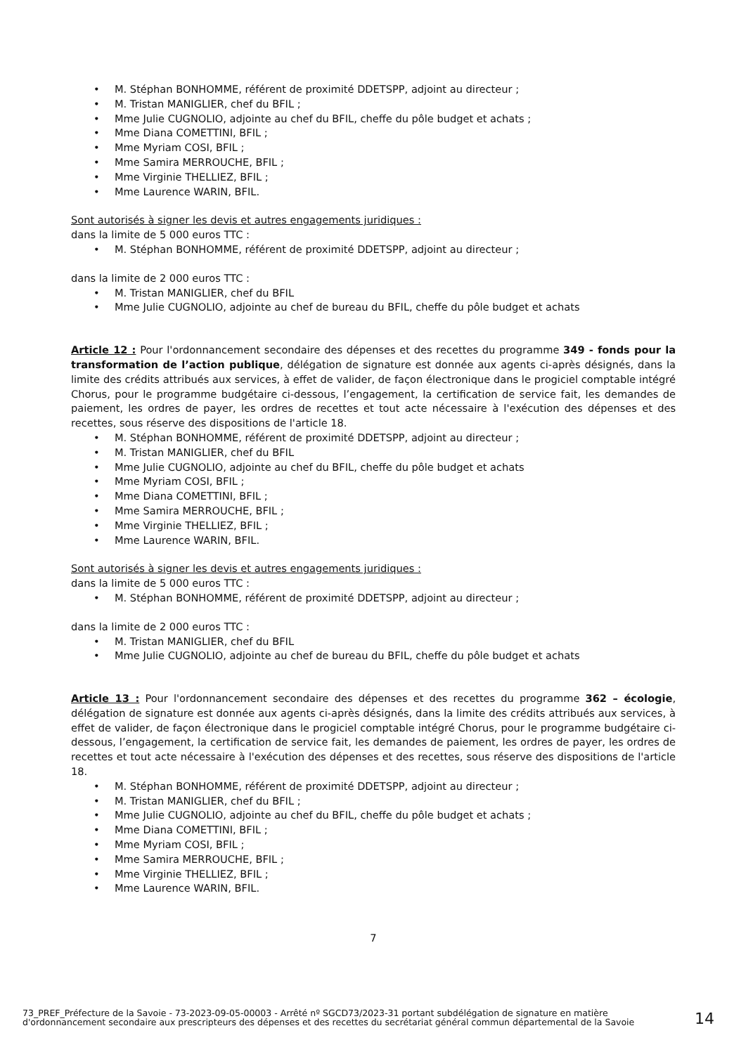• M. Stéphan BONHOMME, référent de proximité DDETSPP, adjoint au directeur ;
• M. Tristan MANIGLIER, chef du BFIL ;
• Mme Julie CUGNOLIO, adjointe au chef du BFIL, cheffe du pôle budget et achats ;
• Mme Diana COMETTINI, BFIL ;
• Mme Myriam COSI, BFIL ;
• Mme Samira MERROUCHE, BFIL ;
• Mme Virginie THELLIEZ, BFIL ;
• Mme Laurence WARIN, BFIL.
Sont autorisés à signer les devis et autres engagements juridiques :
dans la limite de 5 000 euros TTC :
• M. Stéphan BONHOMME, référent de proximité DDETSPP, adjoint au directeur ;
dans la limite de 2 000 euros TTC :
• M. Tristan MANIGLIER, chef du BFIL
• Mme Julie CUGNOLIO, adjointe au chef de bureau du BFIL, cheffe du pôle budget et achats
Article 12 : Pour l'ordonnancement secondaire des dépenses et des recettes du programme 349 - fonds pour la transformation de l’action publique, délégation de signature est donnée aux agents ci-après désignés, dans la limite des crédits attribués aux services, à effet de valider, de façon électronique dans le progiciel comptable intégré Chorus, pour le programme budgétaire ci-dessous, l’engagement, la certification de service fait, les demandes de paiement, les ordres de payer, les ordres de recettes et tout acte nécessaire à l'exécution des dépenses et des recettes, sous réserve des dispositions de l'article 18.
• M. Stéphan BONHOMME, référent de proximité DDETSPP, adjoint au directeur ;
• M. Tristan MANIGLIER, chef du BFIL
• Mme Julie CUGNOLIO, adjointe au chef du BFIL, cheffe du pôle budget et achats
• Mme Myriam COSI, BFIL ;
• Mme Diana COMETTINI, BFIL ;
• Mme Samira MERROUCHE, BFIL ;
• Mme Virginie THELLIEZ, BFIL ;
• Mme Laurence WARIN, BFIL.
Sont autorisés à signer les devis et autres engagements juridiques :
dans la limite de 5 000 euros TTC :
• M. Stéphan BONHOMME, référent de proximité DDETSPP, adjoint au directeur ;
dans la limite de 2 000 euros TTC :
• M. Tristan MANIGLIER, chef du BFIL
• Mme Julie CUGNOLIO, adjointe au chef de bureau du BFIL, cheffe du pôle budget et achats
Article 13 : Pour l'ordonnancement secondaire des dépenses et des recettes du programme 362 – écologie, délégation de signature est donnée aux agents ci-après désignés, dans la limite des crédits attribués aux services, à effet de valider, de façon électronique dans le progiciel comptable intégré Chorus, pour le programme budgétaire ci-dessous, l’engagement, la certification de service fait, les demandes de paiement, les ordres de payer, les ordres de recettes et tout acte nécessaire à l'exécution des dépenses et des recettes, sous réserve des dispositions de l'article 18.
• M. Stéphan BONHOMME, référent de proximité DDETSPP, adjoint au directeur ;
• M. Tristan MANIGLIER, chef du BFIL ;
• Mme Julie CUGNOLIO, adjointe au chef du BFIL, cheffe du pôle budget et achats ;
• Mme Diana COMETTINI, BFIL ;
• Mme Myriam COSI, BFIL ;
• Mme Samira MERROUCHE, BFIL ;
• Mme Virginie THELLIEZ, BFIL ;
• Mme Laurence WARIN, BFIL.
7
73_PREF_Préfecture de la Savoie - 73-2023-09-05-00003 - Arrêté nº SGCD73/2023-31 portant subdélégation de signature en matière d'ordonnancement secondaire aux prescripteurs des dépenses et des recettes du secrétariat général commun départemental de la Savoie
14